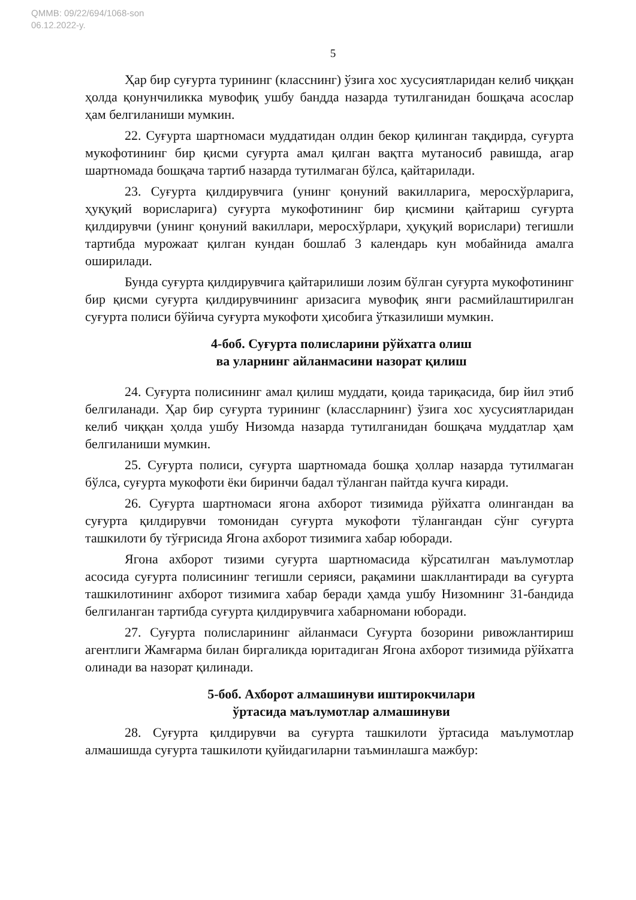QMMB: 09/22/694/1068-son
06.12.2022-y.
5
Ҳар бир суғурта турининг (класснинг) ўзига хос хусусиятларидан келиб чиққан ҳолда қонунчиликка мувофиқ ушбу бандда назарда тутилганидан бошқача асослар ҳам белгиланиши мумкин.
22. Суғурта шартномаси муддатидан олдин бекор қилинган тақдирда, суғурта мукофотининг бир қисми суғурта амал қилган вақтга мутаносиб равишда, агар шартномада бошқача тартиб назарда тутилмаган бўлса, қайтарилади.
23. Суғурта қилдирувчига (унинг қонуний вакилларига, меросхўрларига, ҳуқуқий ворисларига) суғурта мукофотининг бир қисмини қайтариш суғурта қилдирувчи (унинг қонуний вакиллари, меросхўрлари, ҳуқуқий ворислари) тегишли тартибда мурожаат қилган кундан бошлаб 3 календарь кун мобайнида амалга оширилади.
Бунда суғурта қилдирувчига қайтарилиши лозим бўлган суғурта мукофотининг бир қисми суғурта қилдирувчининг аризасига мувофиқ янги расмийлаштирилган суғурта полиси бўйича суғурта мукофоти ҳисобига ўтказилиши мумкин.
4-боб. Суғурта полисларини рўйхатга олиш
ва уларнинг айланмасини назорат қилиш
24. Суғурта полисининг амал қилиш муддати, қоида тариқасида, бир йил этиб белгиланади. Ҳар бир суғурта турининг (классларнинг) ўзига хос хусусиятларидан келиб чиққан ҳолда ушбу Низомда назарда тутилганидан бошқача муддатлар ҳам белгиланиши мумкин.
25. Суғурта полиси, суғурта шартномада бошқа ҳоллар назарда тутилмаган бўлса, суғурта мукофоти ёки биринчи бадал тўланган пайтда кучга киради.
26. Суғурта шартномаси ягона ахборот тизимида рўйхатга олингандан ва суғурта қилдирувчи томонидан суғурта мукофоти тўлангандан сўнг суғурта ташкилоти бу тўғрисида Ягона ахборот тизимига хабар юборади.
Ягона ахборот тизими суғурта шартномасида кўрсатилган маълумотлар асосида суғурта полисининг тегишли серияси, рақамини шакллантиради ва суғурта ташкилотининг ахборот тизимига хабар беради ҳамда ушбу Низомнинг 31-бандида белгиланган тартибда суғурта қилдирувчига хабарномани юборади.
27. Суғурта полисларининг айланмаси Суғурта бозорини ривожлантириш агентлиги Жамғарма билан биргаликда юритадиган Ягона ахборот тизимида рўйхатга олинади ва назорат қилинади.
5-боб. Ахборот алмашинуви иштирокчилари
ўртасида маълумотлар алмашинуви
28. Суғурта қилдирувчи ва суғурта ташкилоти ўртасида маълумотлар алмашишда суғурта ташкилоти қуйидагиларни таъминлашга мажбур: